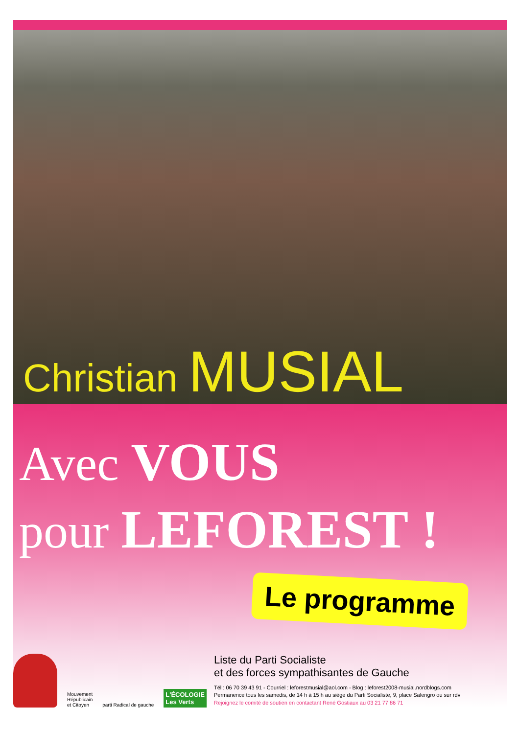Christian MUSIAL
Avec VOUS
pour LEFOREST !
Le programme
Mouvement
Républicain
et Citoyen
parti Radical de gauche
L'ÉCOLOGIE
Les Verts
Liste du Parti Socialiste
et des forces sympathisantes de Gauche
Tél : 06 70 39 43 91 - Courriel : leforestmusial@aol.com - Blog : leforest2008-musial.nordblogs.com
Permanence tous les samedis, de 14 h à 15 h au siège du Parti Socialiste, 9, place Salengro ou sur rdv
Rejoignez le comité de soutien en contactant René Gostiaux au 03 21 77 86 71